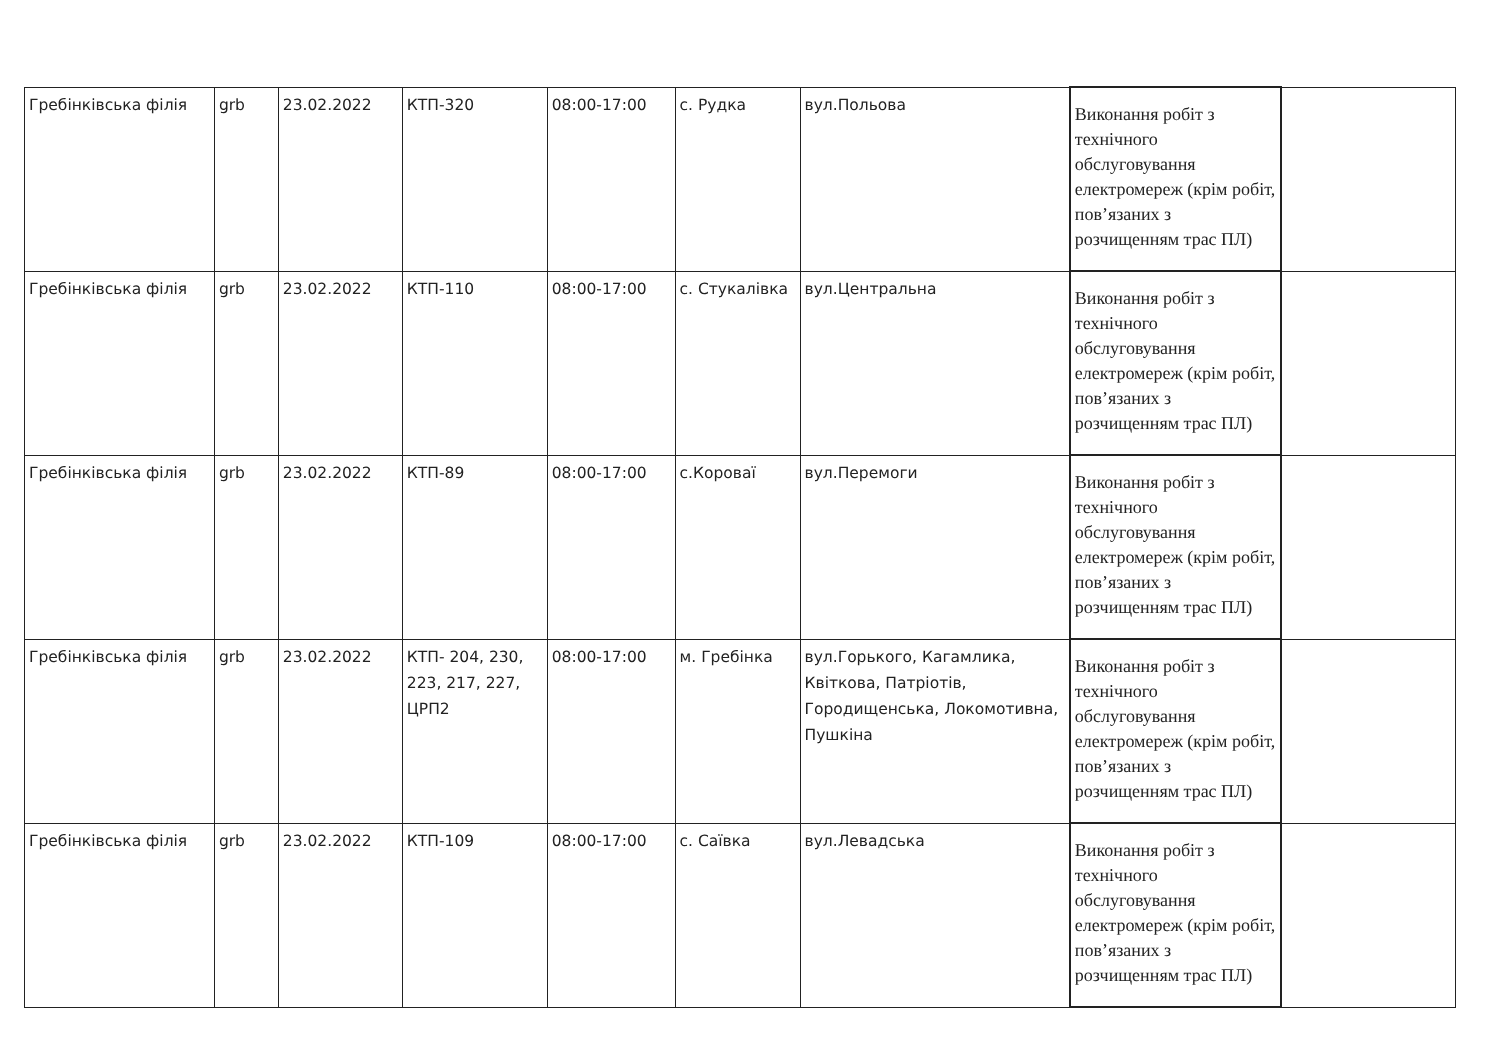| Гребінківська філія | grb | 23.02.2022 | КТП-320 | 08:00-17:00 | с. Рудка | вул.Польова | Виконання робіт з технічного обслуговування електромереж (крім робіт, пов’язаних з розчищенням трас ПЛ) | |
| Гребінківська філія | grb | 23.02.2022 | КТП-110 | 08:00-17:00 | с. Стукалівка | вул.Центральна | Виконання робіт з технічного обслуговування електромереж (крім робіт, пов’язаних з розчищенням трас ПЛ) | |
| Гребінківська філія | grb | 23.02.2022 | КТП-89 | 08:00-17:00 | с.Короваї | вул.Перемоги | Виконання робіт з технічного обслуговування електромереж (крім робіт, пов’язаних з розчищенням трас ПЛ) | |
| Гребінківська філія | grb | 23.02.2022 | КТП- 204, 230, 223, 217, 227, ЦРП2 | 08:00-17:00 | м. Гребінка | вул.Горького, Кагамлика, Квіткова, Патріотів, Городищенська, Локомотивна, Пушкіна | Виконання робіт з технічного обслуговування електромереж (крім робіт, пов’язаних з розчищенням трас ПЛ) | |
| Гребінківська філія | grb | 23.02.2022 | КТП-109 | 08:00-17:00 | с. Саївка | вул.Левадська | Виконання робіт з технічного обслуговування електромереж (крім робіт, пов’язаних з розчищенням трас ПЛ) | |